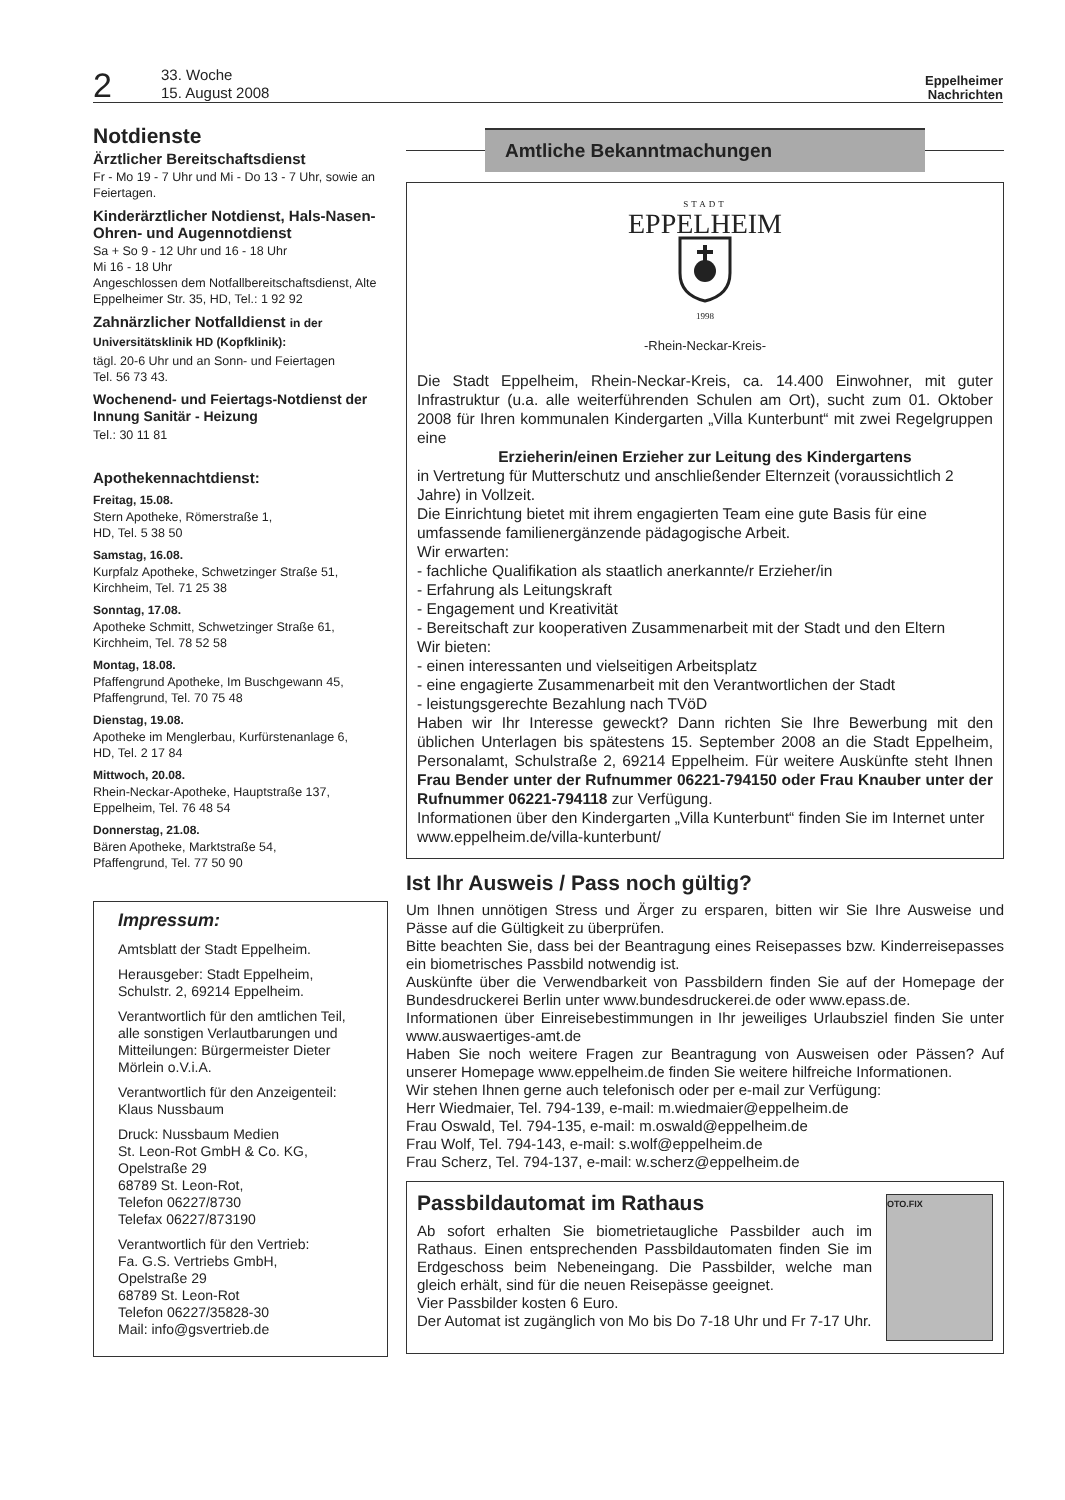2
33. Woche
15. August 2008
Eppelheimer
Nachrichten
Notdienste
Ärztlicher Bereitschaftsdienst
Fr - Mo 19 - 7 Uhr und Mi - Do 13 - 7 Uhr, sowie an Feiertagen.
Kinderärztlicher Notdienst, Hals-Nasen-Ohren- und Augennotdienst
Sa + So 9 - 12 Uhr und 16 - 18 Uhr
Mi 16 - 18 Uhr
Angeschlossen dem Notfallbereitschaftsdienst, Alte Eppelheimer Str. 35, HD, Tel.: 1 92 92
Zahnärzlicher Notfalldienst in der Universitätsklinik HD (Kopfklinik):
tägl. 20-6 Uhr und an Sonn- und Feiertagen
Tel. 56 73 43.
Wochenend- und Feiertags-Notdienst der Innung Sanitär - Heizung
Tel.: 30 11 81
Apothekennachtdienst:
Freitag, 15.08.
Stern Apotheke, Römerstraße 1,
HD, Tel. 5 38 50
Samstag, 16.08.
Kurpfalz Apotheke, Schwetzinger Straße 51,
Kirchheim, Tel. 71 25 38
Sonntag, 17.08.
Apotheke Schmitt, Schwetzinger Straße 61,
Kirchheim, Tel. 78 52 58
Montag, 18.08.
Pfaffengrund Apotheke, Im Buschgewann 45,
Pfaffengrund, Tel. 70 75 48
Dienstag, 19.08.
Apotheke im Menglerbau, Kurfürstenanlage 6,
HD, Tel. 2 17 84
Mittwoch, 20.08.
Rhein-Neckar-Apotheke, Hauptstraße 137,
Eppelheim, Tel. 76 48 54
Donnerstag, 21.08.
Bären Apotheke, Marktstraße 54,
Pfaffengrund, Tel. 77 50 90
Impressum:
Amtsblatt der Stadt Eppelheim.
Herausgeber: Stadt Eppelheim,
Schulstr. 2, 69214 Eppelheim.
Verantwortlich für den amtlichen Teil, alle sonstigen Verlautbarungen und Mitteilungen: Bürgermeister Dieter Mörlein o.V.i.A.
Verantwortlich für den Anzeigenteil:
Klaus Nussbaum
Druck: Nussbaum Medien
St. Leon-Rot GmbH & Co. KG,
Opelstraße 29
68789 St. Leon-Rot,
Telefon 06227/8730
Telefax 06227/873190
Verantwortlich für den Vertrieb:
Fa. G.S. Vertriebs GmbH,
Opelstraße 29
68789 St. Leon-Rot
Telefon 06227/35828-30
Mail: info@gsvertrieb.de
Amtliche Bekanntmachungen
STADT
EPPELHEIM
1998
-Rhein-Neckar-Kreis-
Die Stadt Eppelheim, Rhein-Neckar-Kreis, ca. 14.400 Einwohner, mit guter Infrastruktur (u.a. alle weiterführenden Schulen am Ort), sucht zum 01. Oktober 2008 für Ihren kommunalen Kindergarten „Villa Kunterbunt“ mit zwei Regelgruppen eine
Erzieherin/einen Erzieher zur Leitung des Kindergartens
in Vertretung für Mutterschutz und anschließender Elternzeit (voraussichtlich 2 Jahre) in Vollzeit.
Die Einrichtung bietet mit ihrem engagierten Team eine gute Basis für eine umfassende familienergänzende pädagogische Arbeit.
Wir erwarten:
- fachliche Qualifikation als staatlich anerkannte/r Erzieher/in
- Erfahrung als Leitungskraft
- Engagement und Kreativität
- Bereitschaft zur kooperativen Zusammenarbeit mit der Stadt und den Eltern
Wir bieten:
- einen interessanten und vielseitigen Arbeitsplatz
- eine engagierte Zusammenarbeit mit den Verantwortlichen der Stadt
- leistungsgerechte Bezahlung nach TVöD
Haben wir Ihr Interesse geweckt? Dann richten Sie Ihre Bewerbung mit den üblichen Unterlagen bis spätestens 15. September 2008 an die Stadt Eppelheim, Personalamt, Schulstraße 2, 69214 Eppelheim. Für weitere Auskünfte steht Ihnen Frau Bender unter der Rufnummer 06221-794150 oder Frau Knauber unter der Rufnummer 06221-794118 zur Verfügung.
Informationen über den Kindergarten „Villa Kunterbunt“ finden Sie im Internet unter www.eppelheim.de/villa-kunterbunt/
Ist Ihr Ausweis / Pass noch gültig?
Um Ihnen unnötigen Stress und Ärger zu ersparen, bitten wir Sie Ihre Ausweise und Pässe auf die Gültigkeit zu überprüfen.
Bitte beachten Sie, dass bei der Beantragung eines Reisepasses bzw. Kinderreisepasses ein biometrisches Passbild notwendig ist.
Auskünfte über die Verwendbarkeit von Passbildern finden Sie auf der Homepage der Bundesdruckerei Berlin unter www.bundesdruckerei.de oder www.epass.de.
Informationen über Einreisebestimmungen in Ihr jeweiliges Urlaubsziel finden Sie unter www.auswaertiges-amt.de
Haben Sie noch weitere Fragen zur Beantragung von Ausweisen oder Pässen? Auf unserer Homepage www.eppelheim.de finden Sie weitere hilfreiche Informationen.
Wir stehen Ihnen gerne auch telefonisch oder per e-mail zur Verfügung:
Herr Wiedmaier, Tel. 794-139, e-mail: m.wiedmaier@eppelheim.de
Frau Oswald, Tel. 794-135, e-mail: m.oswald@eppelheim.de
Frau Wolf, Tel. 794-143, e-mail: s.wolf@eppelheim.de
Frau Scherz, Tel. 794-137, e-mail: w.scherz@eppelheim.de
Passbildautomat im Rathaus
Ab sofort erhalten Sie biometrietaugliche Passbilder auch im Rathaus. Einen entsprechenden Passbildautomaten finden Sie im Erdgeschoss beim Nebeneingang. Die Passbilder, welche man gleich erhält, sind für die neuen Reisepässe geeignet.
Vier Passbilder kosten 6 Euro.
Der Automat ist zugänglich von Mo bis Do 7-18 Uhr und Fr 7-17 Uhr.
OTO.FIX